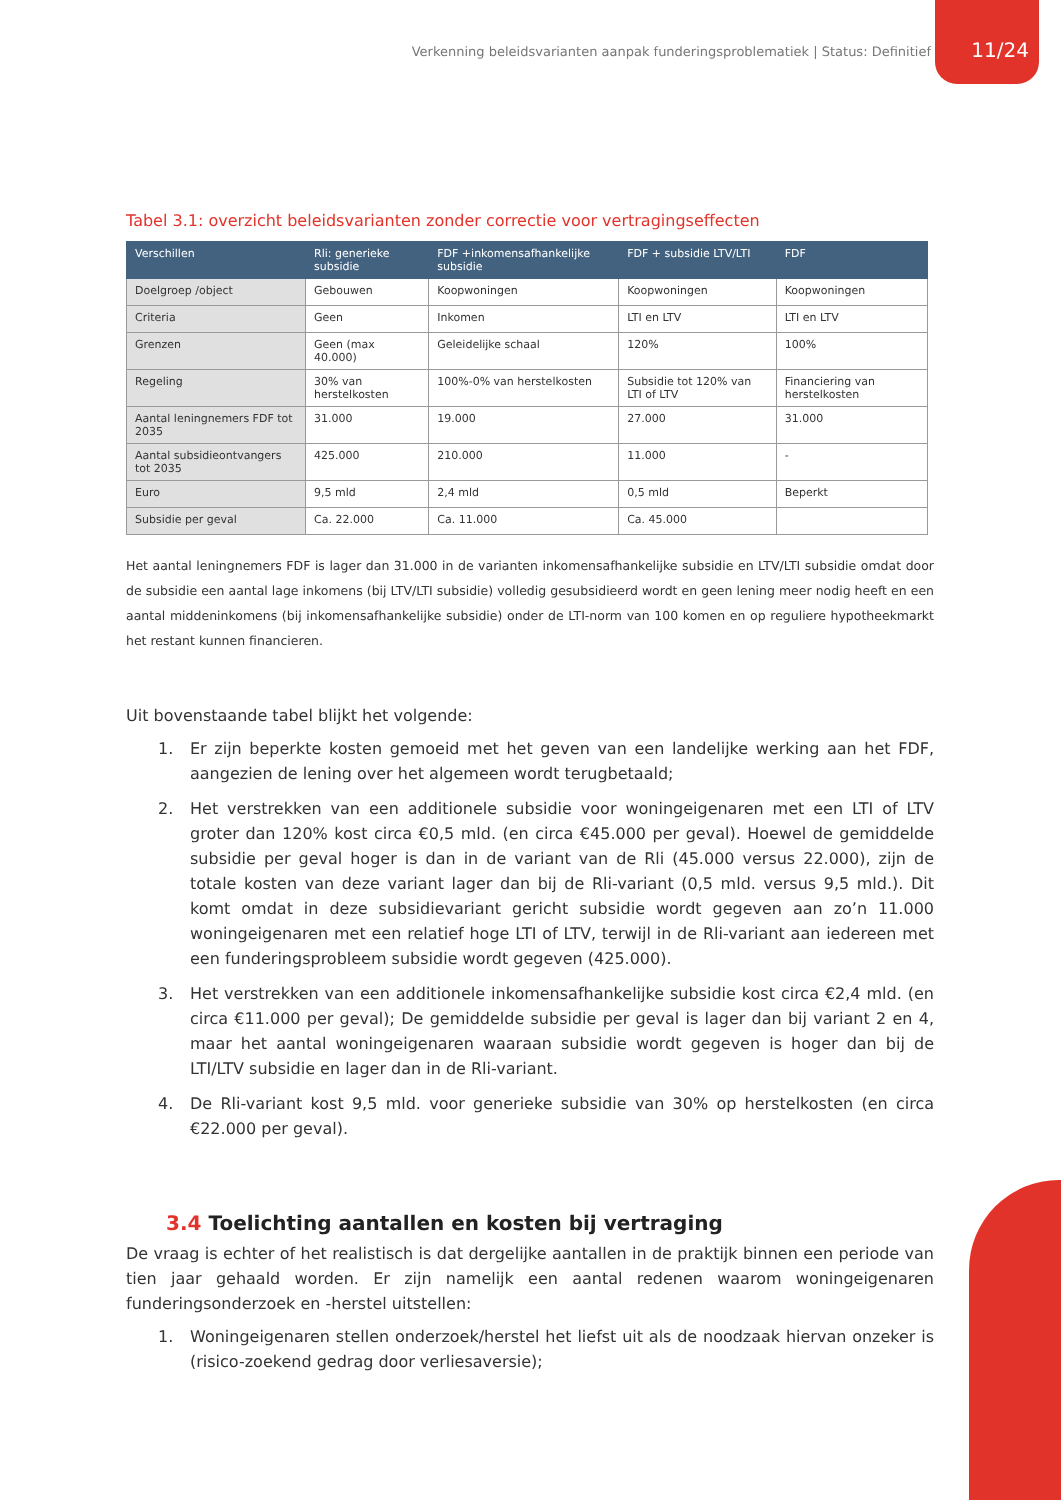Verkenning beleidsvarianten aanpak funderingsproblematiek | Status: Definitief 11/24
Tabel 3.1: overzicht beleidsvarianten zonder correctie voor vertragingseffecten
| Verschillen | Rli: generieke subsidie | FDF +inkomensafhankelijke subsidie | FDF + subsidie LTV/LTI | FDF |
| --- | --- | --- | --- | --- |
| Doelgroep /object | Gebouwen | Koopwoningen | Koopwoningen | Koopwoningen |
| Criteria | Geen | Inkomen | LTI en LTV | LTI en LTV |
| Grenzen | Geen (max 40.000) | Geleidelijke schaal | 120% | 100% |
| Regeling | 30% van herstelkosten | 100%-0% van herstelkosten | Subsidie tot 120% van LTI of LTV | Financiering van herstelkosten |
| Aantal leningnemers FDF tot 2035 | 31.000 | 19.000 | 27.000 | 31.000 |
| Aantal subsidieontvangers tot 2035 | 425.000 | 210.000 | 11.000 | - |
| Euro | 9,5 mld | 2,4 mld | 0,5 mld | Beperkt |
| Subsidie per geval | Ca. 22.000 | Ca. 11.000 | Ca. 45.000 | |
Het aantal leningnemers FDF is lager dan 31.000 in de varianten inkomensafhankelijke subsidie en LTV/LTI subsidie omdat door de subsidie een aantal lage inkomens (bij LTV/LTI subsidie) volledig gesubsidieerd wordt en geen lening meer nodig heeft en een aantal middeninkomens (bij inkomensafhankelijke subsidie) onder de LTI-norm van 100 komen en op reguliere hypotheekmarkt het restant kunnen financieren.
Uit bovenstaande tabel blijkt het volgende:
1. Er zijn beperkte kosten gemoeid met het geven van een landelijke werking aan het FDF, aangezien de lening over het algemeen wordt terugbetaald;
2. Het verstrekken van een additionele subsidie voor woningeigenaren met een LTI of LTV groter dan 120% kost circa €0,5 mld. (en circa €45.000 per geval). Hoewel de gemiddelde subsidie per geval hoger is dan in de variant van de Rli (45.000 versus 22.000), zijn de totale kosten van deze variant lager dan bij de Rli-variant (0,5 mld. versus 9,5 mld.). Dit komt omdat in deze subsidievariant gericht subsidie wordt gegeven aan zo’n 11.000 woningeigenaren met een relatief hoge LTI of LTV, terwijl in de Rli-variant aan iedereen met een funderingsprobleem subsidie wordt gegeven (425.000).
3. Het verstrekken van een additionele inkomensafhankelijke subsidie kost circa €2,4 mld. (en circa €11.000 per geval); De gemiddelde subsidie per geval is lager dan bij variant 2 en 4, maar het aantal woningeigenaren waaraan subsidie wordt gegeven is hoger dan bij de LTI/LTV subsidie en lager dan in de Rli-variant.
4. De Rli-variant kost 9,5 mld. voor generieke subsidie van 30% op herstelkosten (en circa €22.000 per geval).
3.4 Toelichting aantallen en kosten bij vertraging
De vraag is echter of het realistisch is dat dergelijke aantallen in de praktijk binnen een periode van tien jaar gehaald worden. Er zijn namelijk een aantal redenen waarom woningeigenaren funderingsonderzoek en -herstel uitstellen:
1. Woningeigenaren stellen onderzoek/herstel het liefst uit als de noodzaak hiervan onzeker is (risico-zoekend gedrag door verliesaversie);